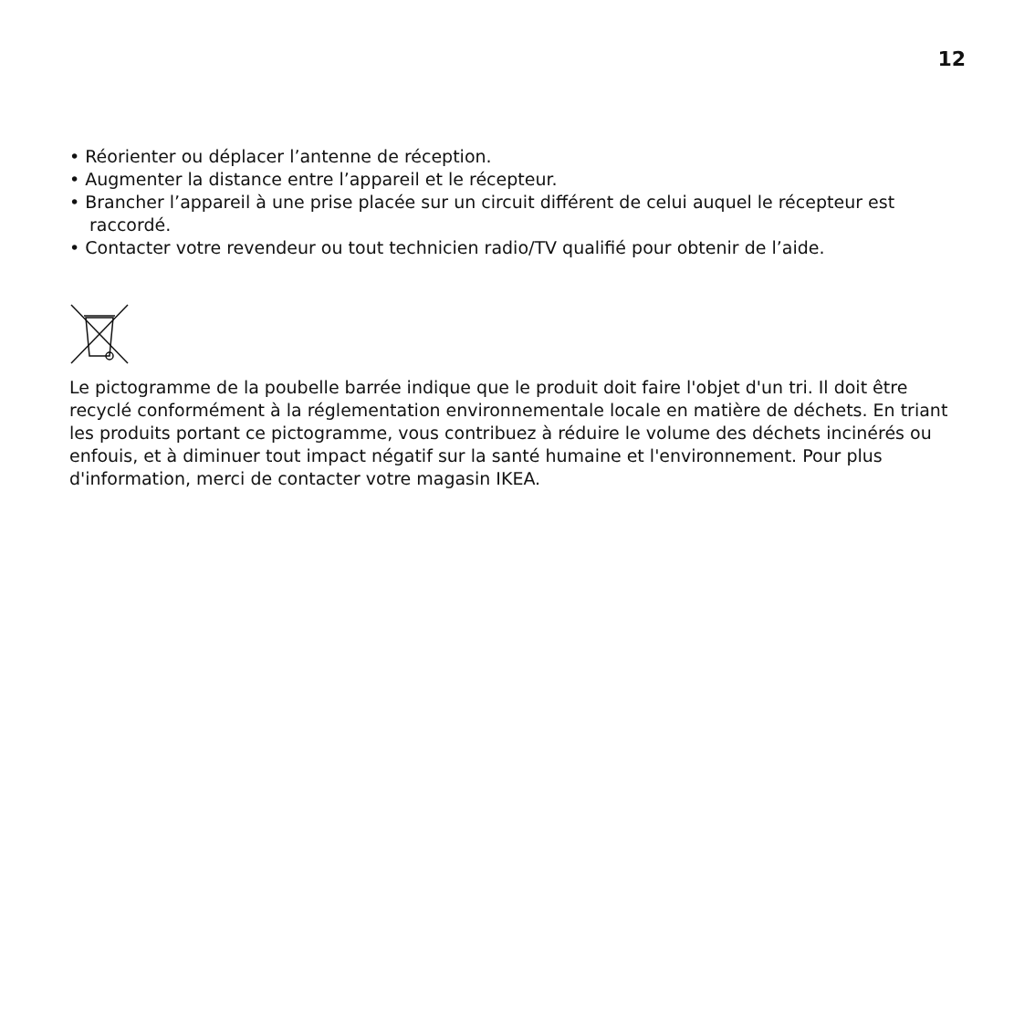12
• Réorienter ou déplacer l’antenne de réception.
• Augmenter la distance entre l’appareil et le récepteur.
• Brancher l’appareil à une prise placée sur un circuit différent de celui auquel le récepteur est raccordé.
• Contacter votre revendeur ou tout technicien radio/TV qualifié pour obtenir de l’aide.
Le pictogramme de la poubelle barrée indique que le produit doit faire l'objet d'un tri. Il doit être recyclé conformément à la réglementation environnementale locale en matière de déchets. En triant les produits portant ce pictogramme, vous contribuez à réduire le volume des déchets incinérés ou enfouis, et à diminuer tout impact négatif sur la santé humaine et l'environnement. Pour plus d'information, merci de contacter votre magasin IKEA.